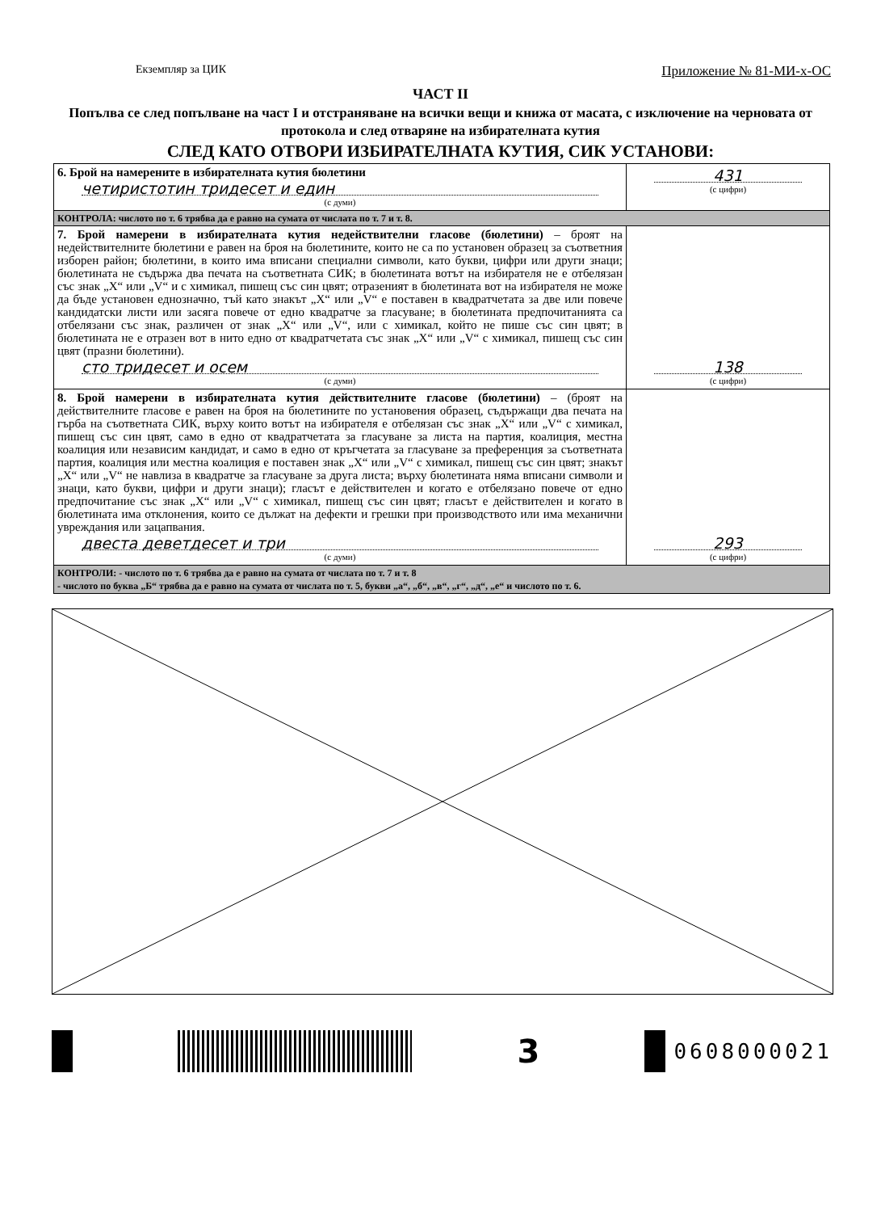Екземпляр за ЦИК Приложение № 81-МИ-х-ОС
ЧАСТ II
Попълва се след попълване на част I и отстраняване на всички вещи и книжа от масата, с изключение на черновата от протокола и след отваряне на избирателната кутия
СЛЕД КАТО ОТВОРИ ИЗБИРАТЕЛНАТА КУТИЯ, СИК УСТАНОВИ:
| 6. Брой на намерените в избирателната кутия бюлетини четиристотин тридесет и един (с думи) | 431 (с цифри) |
| КОНТРОЛА: числото по т. 6 трябва да е равно на сумата от числата по т. 7 и т. 8. | |
| 7. Брой намерени в избирателната кутия недействителни гласове (бюлетини) – броят на недействителните бюлетини е равен на броя на бюлетините, които не са по установен образец за съответния изборен район; бюлетини, в които има вписани специални символи, като букви, цифри или други знаци; бюлетината не съдържа два печата на съответната СИК; в бюлетината вотът на избирателя не е отбелязан със знак „X“ или „V“ и с химикал, пишещ със син цвят; отразеният в бюлетината вот на избирателя не може да бъде установен еднозначно, тъй като знакът „X“ или „V“ е поставен в квадратчетата за две или повече кандидатски листи или засяга повече от едно квадратче за гласуване; в бюлетината предпочитанията са отбелязани със знак, различен от знак „X“ или „V“, или с химикал, който не пише със син цвят; в бюлетината не е отразен вот в нито едно от квадратчетата със знак „X“ или „V“ с химикал, пишещ със син цвят (празни бюлетини). сто тридесет и осем (с думи) | 138 (с цифри) |
| 8. Брой намерени в избирателната кутия действителните гласове (бюлетини) – (броят на действителните гласове е равен на броя на бюлетините по установения образец, съдържащи два печата на гърба на съответната СИК, върху които вотът на избирателя е отбелязан със знак „X“ или „V“ с химикал, пишещ със син цвят, само в едно от квадратчетата за гласуване за листа на партия, коалиция, местна коалиция или независим кандидат, и само в едно от кръгчетата за гласуване за преференция за съответната партия, коалиция или местна коалиция е поставен знак „X“ или „V“ с химикал, пишещ със син цвят; знакът „X“ или „V“ не навлиза в квадратче за гласуване за друга листа; върху бюлетината няма вписани символи и знаци, като букви, цифри и други знаци); гласът е действителен и когато е отбелязано повече от едно предпочитание със знак „X“ или „V“ с химикал, пишещ със син цвят; гласът е действителен и когато в бюлетината има отклонения, които се дължат на дефекти и грешки при производството или има механични увреждания или зацапвания. двеста деветдесет и три (с думи) | 293 (с цифри) |
| КОНТРОЛИ: - числото по т. 6 трябва да е равно на сумата от числата по т. 7 и т. 8 - числото по буква „Б“ трябва да е равно на сумата от числата по т. 5, букви „а“, „б“, „в“, „г“, „д“, „е“ и числото по т. 6. | |
3 0608000021